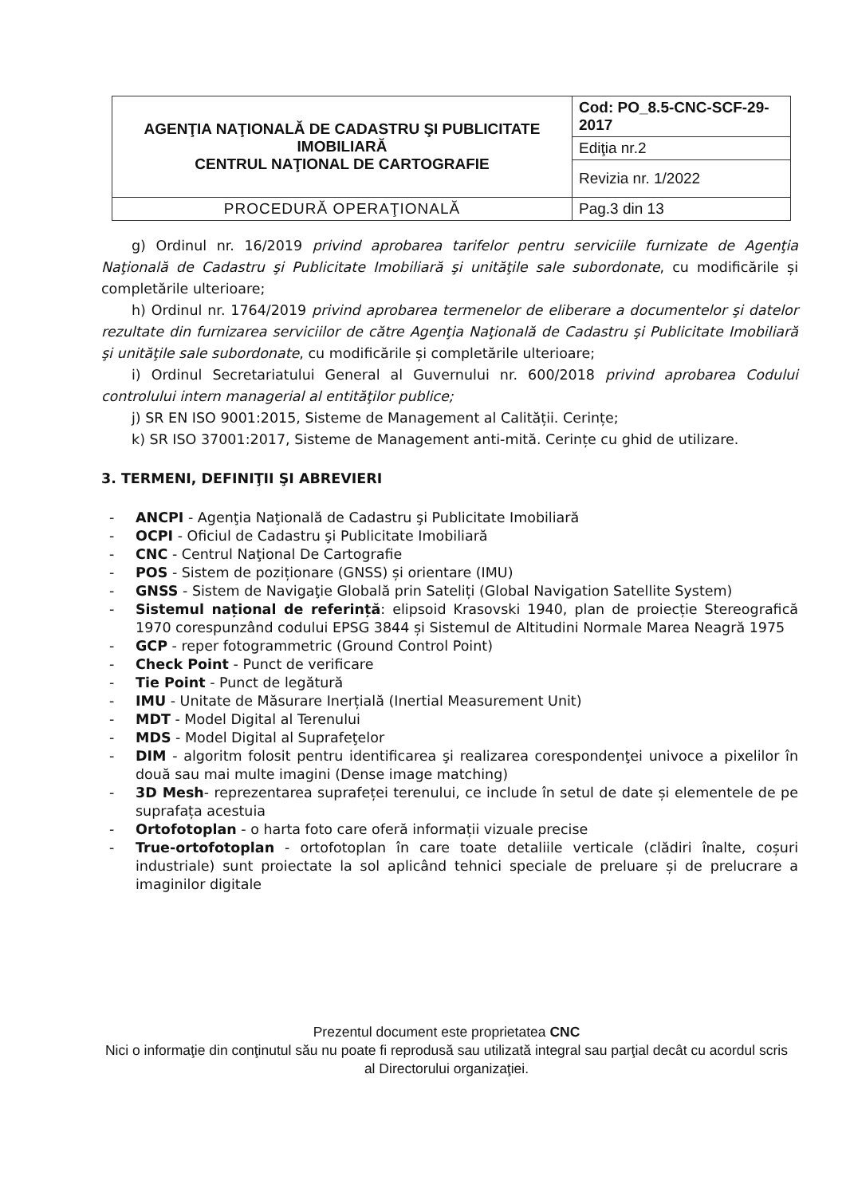| AGENŢIA NAŢIONALĂ DE CADASTRU ŞI PUBLICITATE IMOBILIARĂ CENTRUL NAŢIONAL DE CARTOGRAFIE | Cod: PO_8.5-CNC-SCF-29-2017 |
| | Ediţia nr.2 |
| | Revizia nr. 1/2022 |
| PROCEDURĂ OPERAŢIONALĂ | Pag.3 din 13 |
g) Ordinul nr. 16/2019 privind aprobarea tarifelor pentru serviciile furnizate de Agenţia Naţională de Cadastru şi Publicitate Imobiliară şi unităţile sale subordonate, cu modificările și completările ulterioare;
h) Ordinul nr. 1764/2019 privind aprobarea termenelor de eliberare a documentelor şi datelor rezultate din furnizarea serviciilor de către Agenţia Naţională de Cadastru şi Publicitate Imobiliară şi unităţile sale subordonate, cu modificările și completările ulterioare;
i) Ordinul Secretariatului General al Guvernului nr. 600/2018 privind aprobarea Codului controlului intern managerial al entităţilor publice;
j) SR EN ISO 9001:2015, Sisteme de Management al Calității. Cerințe;
k) SR ISO 37001:2017, Sisteme de Management anti-mită. Cerințe cu ghid de utilizare.
3. TERMENI, DEFINIŢII ŞI ABREVIERI
- ANCPI - Agenţia Naţională de Cadastru şi Publicitate Imobiliară
- OCPI - Oficiul de Cadastru şi Publicitate Imobiliară
- CNC - Centrul Naţional De Cartografie
- POS - Sistem de poziționare (GNSS) și orientare (IMU)
- GNSS - Sistem de Navigaţie Globală prin Sateliți (Global Navigation Satellite System)
- Sistemul național de referință: elipsoid Krasovski 1940, plan de proiecție Stereografică 1970 corespunzând codului EPSG 3844 și Sistemul de Altitudini Normale Marea Neagră 1975
- GCP - reper fotogrammetric (Ground Control Point)
- Check Point - Punct de verificare
- Tie Point - Punct de legătură
- IMU - Unitate de Măsurare Inerțială (Inertial Measurement Unit)
- MDT - Model Digital al Terenului
- MDS - Model Digital al Suprafeţelor
- DIM - algoritm folosit pentru identificarea şi realizarea corespondenţei univoce a pixelilor în două sau mai multe imagini (Dense image matching)
- 3D Mesh- reprezentarea suprafeței terenului, ce include în setul de date și elementele de pe suprafața acestuia
- Ortofotoplan - o harta foto care oferă informații vizuale precise
- True-ortofotoplan - ortofotoplan în care toate detaliile verticale (clădiri înalte, coșuri industriale) sunt proiectate la sol aplicând tehnici speciale de preluare și de prelucrare a imaginilor digitale
Prezentul document este proprietatea CNC
Nici o informaţie din conţinutul său nu poate fi reprodusă sau utilizată integral sau parţial decât cu acordul scris al Directorului organizaţiei.